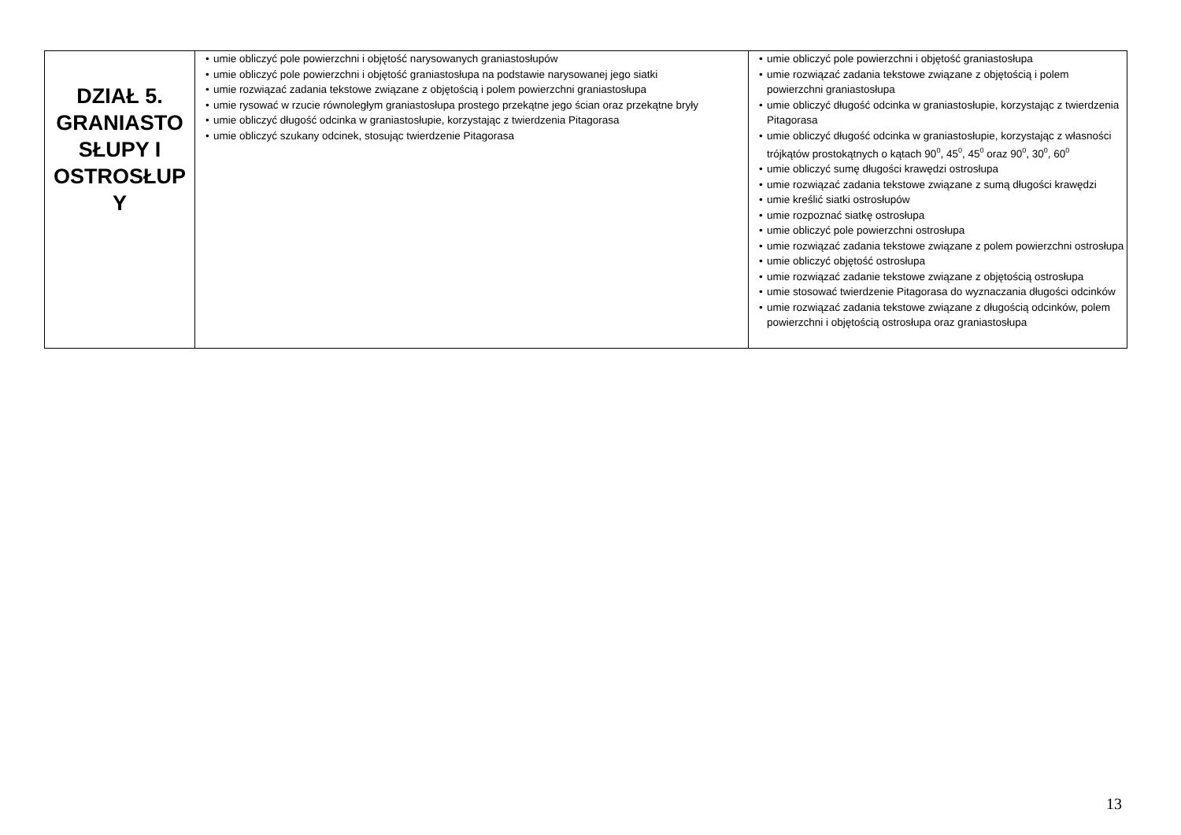| DZIAŁ 5. GRANIASTO SŁUPY I OSTROSŁUP Y | • umie obliczyć pole powierzchni i objętość narysowanych graniastosłupów • umie obliczyć pole powierzchni i objętość graniastosłupa na podstawie narysowanej jego siatki • umie rozwiązać zadania tekstowe związane z objętością i polem powierzchni graniastosłupa • umie rysować w rzucie równoległym graniastosłupa prostego przekątne jego ścian oraz przekątne bryły • umie obliczyć długość odcinka w graniastosłupie, korzystając z twierdzenia Pitagorasa • umie obliczyć szukany odcinek, stosując twierdzenie Pitagorasa | • umie obliczyć pole powierzchni i objętość graniastosłupa • umie rozwiązać zadania tekstowe związane z objętością i polem powierzchni graniastosłupa • umie obliczyć długość odcinka w graniastosłupie, korzystając z twierdzenia Pitagorasa • umie obliczyć długość odcinka w graniastosłupie, korzystając z własności trójkątów prostokątnych o kątach 90<sup>0</sup>, 45<sup>0</sup>, 45<sup>0</sup> oraz 90<sup>0</sup>, 30<sup>0</sup>, 60<sup>0</sup> • umie obliczyć sumę długości krawędzi ostrosłupa • umie rozwiązać zadania tekstowe związane z sumą długości krawędzi • umie kreślić siatki ostrosłupów • umie rozpoznać siatkę ostrosłupa • umie obliczyć pole powierzchni ostrosłupa • umie rozwiązać zadania tekstowe związane z polem powierzchni ostrosłupa • umie obliczyć objętość ostrosłupa • umie rozwiązać zadanie tekstowe związane z objętością ostrosłupa • umie stosować twierdzenie Pitagorasa do wyznaczania długości odcinków • umie rozwiązać zadania tekstowe związane z długością odcinków, polem powierzchni i objętością ostrosłupa oraz graniastosłupa |
13